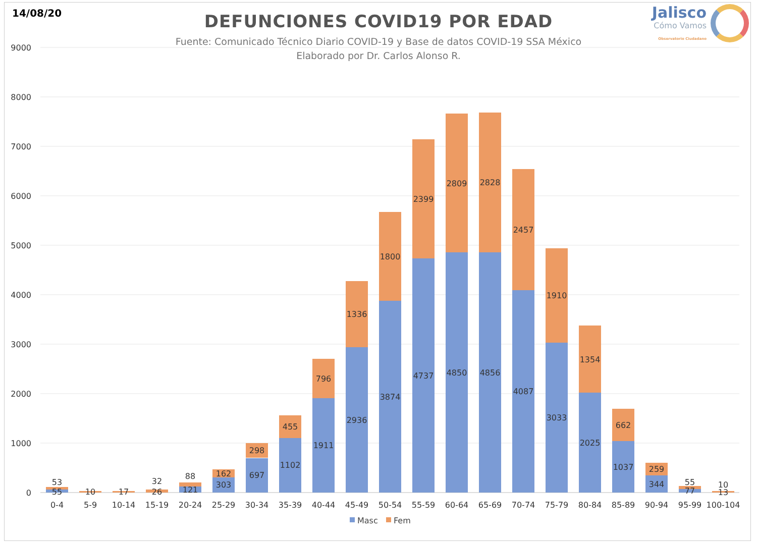14/08/20
Jalisco
Cómo Vamos
Observatorio Ciudadano
DEFUNCIONES COVID19 POR EDAD
Fuente: Comunicado Técnico Diario COVID-19 y Base de datos COVID-19 SSA México
Elaborado por Dr. Carlos Alonso R.
9000
8000
7000
6000
5000
4000
3000
2000
1000
0
53
55
10
17
32
26
88
121
162
303
298
697
455
1102
796
1911
1336
2936
1800
3874
2399
4737
2809
4850
2828
4856
2457
4087
1910
3033
1354
2025
662
1037
259
344
55
77
10
13
0-4
5-9
10-14
15-19
20-24
25-29
30-34
35-39
40-44
45-49
50-54
55-59
60-64
65-69
70-74
75-79
80-84
85-89
90-94
95-99
100-104
Masc
Fem